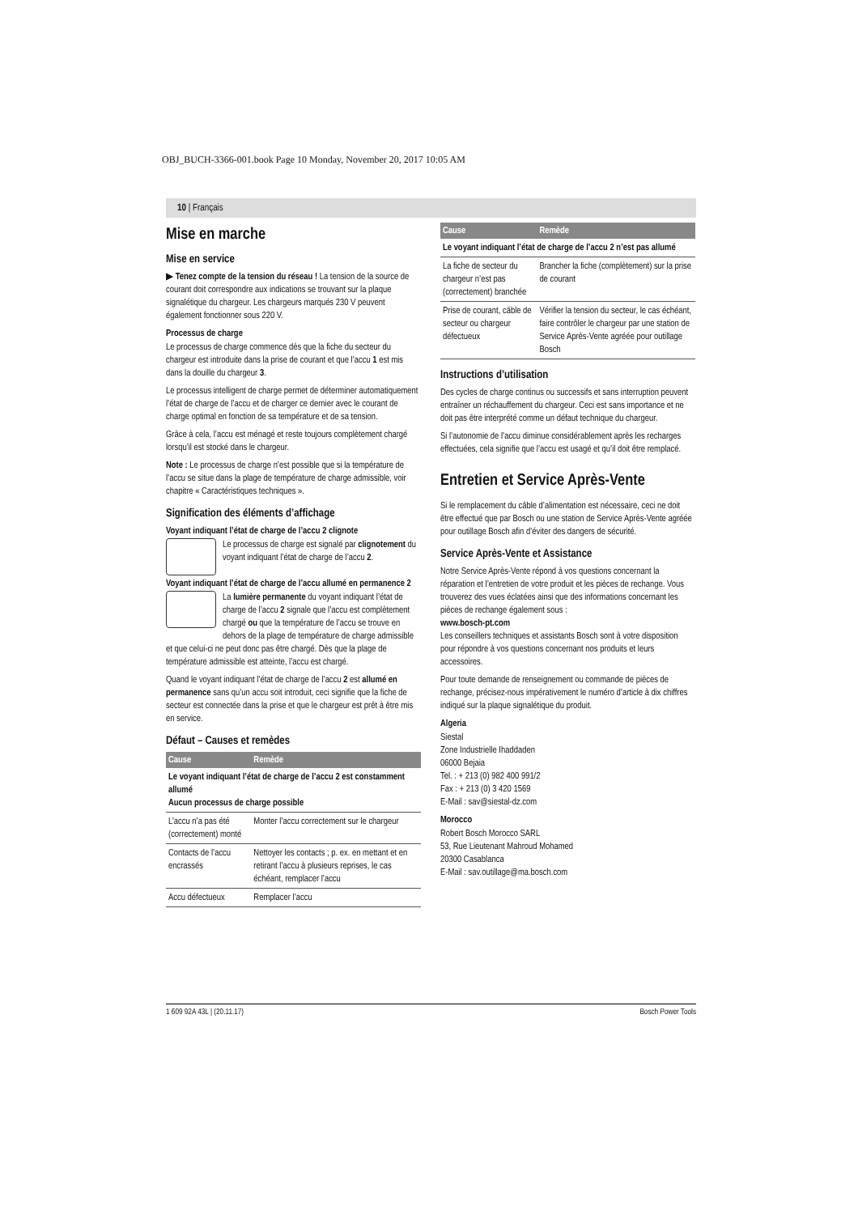OBJ_BUCH-3366-001.book Page 10 Monday, November 20, 2017 10:05 AM
10 | Français
Mise en marche
Mise en service
▶ Tenez compte de la tension du réseau ! La tension de la source de courant doit correspondre aux indications se trouvant sur la plaque signalétique du chargeur. Les chargeurs marqués 230 V peuvent également fonctionner sous 220 V.
Processus de charge
Le processus de charge commence dès que la fiche du secteur du chargeur est introduite dans la prise de courant et que l’accu 1 est mis dans la douille du chargeur 3.
Le processus intelligent de charge permet de déterminer automatiquement l’état de charge de l’accu et de charger ce dernier avec le courant de charge optimal en fonction de sa température et de sa tension.
Grâce à cela, l’accu est ménagé et reste toujours complètement chargé lorsqu’il est stocké dans le chargeur.
Note : Le processus de charge n’est possible que si la température de l’accu se situe dans la plage de température de charge admissible, voir chapitre « Caractéristiques techniques ».
Signification des éléments d’affichage
Voyant indiquant l’état de charge de l’accu 2 clignote
Le processus de charge est signalé par clignotement du voyant indiquant l’état de charge de l’accu 2.
Voyant indiquant l’état de charge de l’accu allumé en permanence 2
La lumière permanente du voyant indiquant l’état de charge de l’accu 2 signale que l’accu est complètement chargé ou que la température de l’accu se trouve en dehors de la plage de température de charge admissible et que celui-ci ne peut donc pas être chargé. Dès que la plage de température admissible est atteinte, l’accu est chargé.
Quand le voyant indiquant l’état de charge de l’accu 2 est allumé en permanence sans qu’un accu soit introduit, ceci signifie que la fiche de secteur est connectée dans la prise et que le chargeur est prêt à être mis en service.
Défaut – Causes et remèdes
| Cause | Remède |
| --- | --- |
| Le voyant indiquant l’état de charge de l’accu 2 est constamment allumé Aucun processus de charge possible | |
| L’accu n’a pas été (correctement) monté | Monter l’accu correctement sur le chargeur |
| Contacts de l’accu encrassés | Nettoyer les contacts ; p. ex. en mettant et en retirant l’accu à plusieurs reprises, le cas échéant, remplacer l’accu |
| Accu défectueux | Remplacer l’accu |
| Cause | Remède |
| --- | --- |
| Le voyant indiquant l’état de charge de l’accu 2 n’est pas allumé | |
| La fiche de secteur du chargeur n’est pas (correctement) branchée | Brancher la fiche (complètement) sur la prise de courant |
| Prise de courant, câble de secteur ou chargeur défectueux | Vérifier la tension du secteur, le cas échéant, faire contrôler le chargeur par une station de Service Après-Vente agréée pour outillage Bosch |
Instructions d’utilisation
Des cycles de charge continus ou successifs et sans interruption peuvent entraîner un réchauffement du chargeur. Ceci est sans importance et ne doit pas être interprété comme un défaut technique du chargeur.
Si l’autonomie de l’accu diminue considérablement après les recharges effectuées, cela signifie que l’accu est usagé et qu’il doit être remplacé.
Entretien et Service Après-Vente
Si le remplacement du câble d’alimentation est nécessaire, ceci ne doit être effectué que par Bosch ou une station de Service Après-Vente agréée pour outillage Bosch afin d’éviter des dangers de sécurité.
Service Après-Vente et Assistance
Notre Service Après-Vente répond à vos questions concernant la réparation et l’entretien de votre produit et les pièces de rechange. Vous trouverez des vues éclatées ainsi que des informations concernant les pièces de rechange également sous :
www.bosch-pt.com
Les conseillers techniques et assistants Bosch sont à votre disposition pour répondre à vos questions concernant nos produits et leurs accessoires.
Pour toute demande de renseignement ou commande de pièces de rechange, précisez-nous impérativement le numéro d’article à dix chiffres indiqué sur la plaque signalétique du produit.
Algeria
Siestal
Zone Industrielle Ihaddaden
06000 Bejaia
Tel. : + 213 (0) 982 400 991/2
Fax : + 213 (0) 3 420 1569
E-Mail : sav@siestal-dz.com
Morocco
Robert Bosch Morocco SARL
53, Rue Lieutenant Mahroud Mohamed
20300 Casablanca
E-Mail : sav.outillage@ma.bosch.com
1 609 92A 43L | (20.11.17) Bosch Power Tools